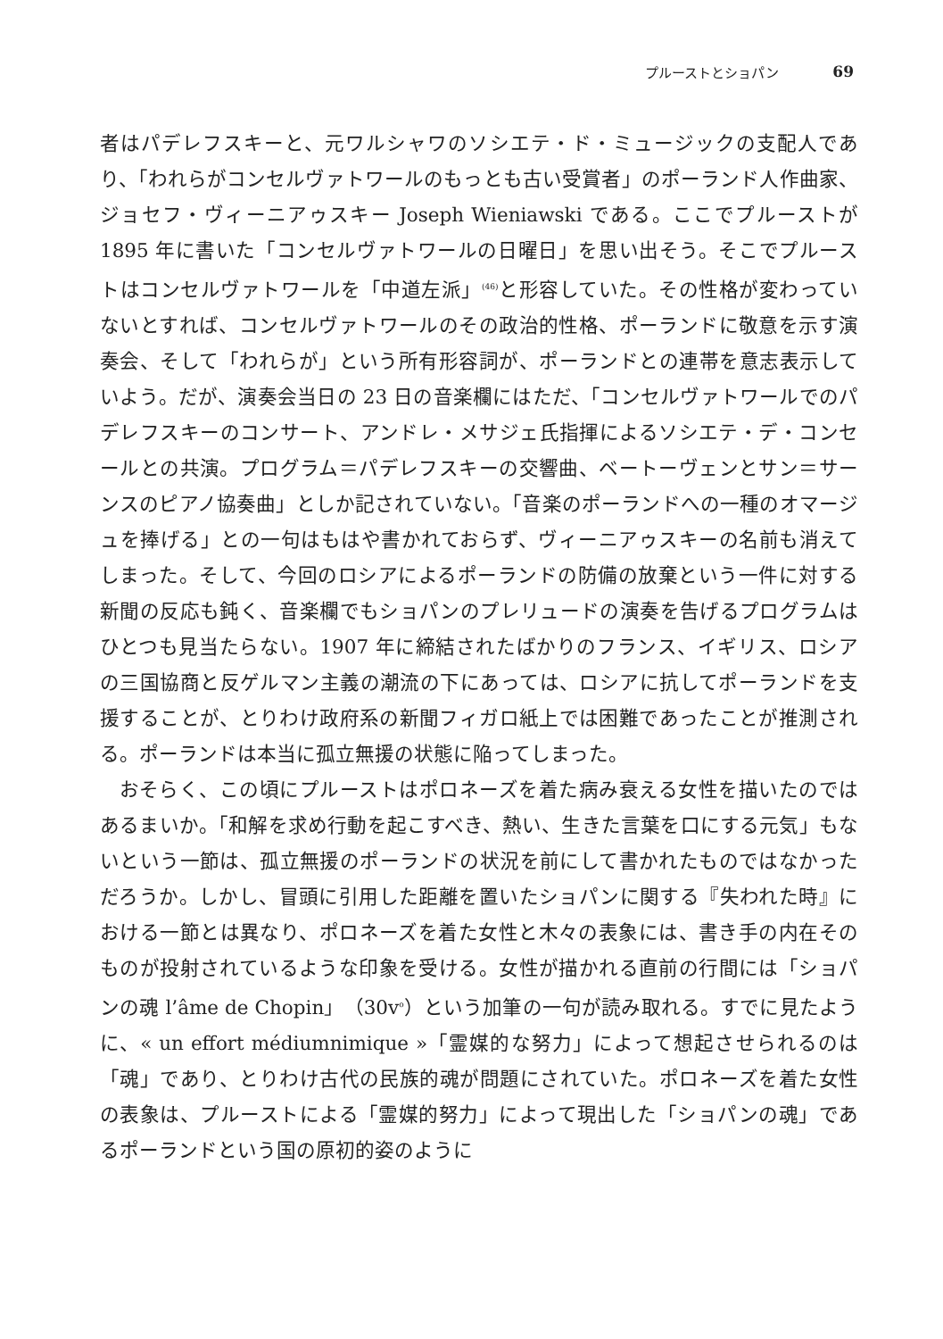プルーストとショパン 69
者はパデレフスキーと、元ワルシャワのソシエテ・ド・ミュージックの支配人であり、「われらがコンセルヴァトワールのもっとも古い受賞者」のポーランド人作曲家、ジョセフ・ヴィーニアゥスキー Joseph Wieniawski である。ここでプルーストが 1895 年に書いた「コンセルヴァトワールの日曜日」を思い出そう。そこでプルーストはコンセルヴァトワールを「中道左派」<sup>(46)</sup>と形容していた。その性格が変わっていないとすれば、コンセルヴァトワールのその政治的性格、ポーランドに敬意を示す演奏会、そして「われらが」という所有形容詞が、ポーランドとの連帯を意志表示していよう。だが、演奏会当日の 23 日の音楽欄にはただ、「コンセルヴァトワールでのパデレフスキーのコンサート、アンドレ・メサジェ氏指揮によるソシエテ・デ・コンセールとの共演。プログラム＝パデレフスキーの交響曲、ベートーヴェンとサン＝サーンスのピアノ協奏曲」としか記されていない。「音楽のポーランドへの一種のオマージュを捧げる」との一句はもはや書かれておらず、ヴィーニアゥスキーの名前も消えてしまった。そして、今回のロシアによるポーランドの防備の放棄という一件に対する新聞の反応も鈍く、音楽欄でもショパンのプレリュードの演奏を告げるプログラムはひとつも見当たらない。1907 年に締結されたばかりのフランス、イギリス、ロシアの三国協商と反ゲルマン主義の潮流の下にあっては、ロシアに抗してポーランドを支援することが、とりわけ政府系の新聞フィガロ紙上では困難であったことが推測される。ポーランドは本当に孤立無援の状態に陥ってしまった。
おそらく、この頃にプルーストはポロネーズを着た病み衰える女性を描いたのではあるまいか。「和解を求め行動を起こすべき、熱い、生きた言葉を口にする元気」もないという一節は、孤立無援のポーランドの状況を前にして書かれたものではなかっただろうか。しかし、冒頭に引用した距離を置いたショパンに関する『失われた時』における一節とは異なり、ポロネーズを着た女性と木々の表象には、書き手の内在そのものが投射されているような印象を受ける。女性が描かれる直前の行間には「ショパンの魂 l’âme de Chopin」（30v<sup>o</sup>）という加筆の一句が読み取れる。すでに見たように、« un effort médiumnimique »「霊媒的な努力」によって想起させられるのは「魂」であり、とりわけ古代の民族的魂が問題にされていた。ポロネーズを着た女性の表象は、プルーストによる「霊媒的努力」によって現出した「ショパンの魂」であるポーランドという国の原初的姿のように